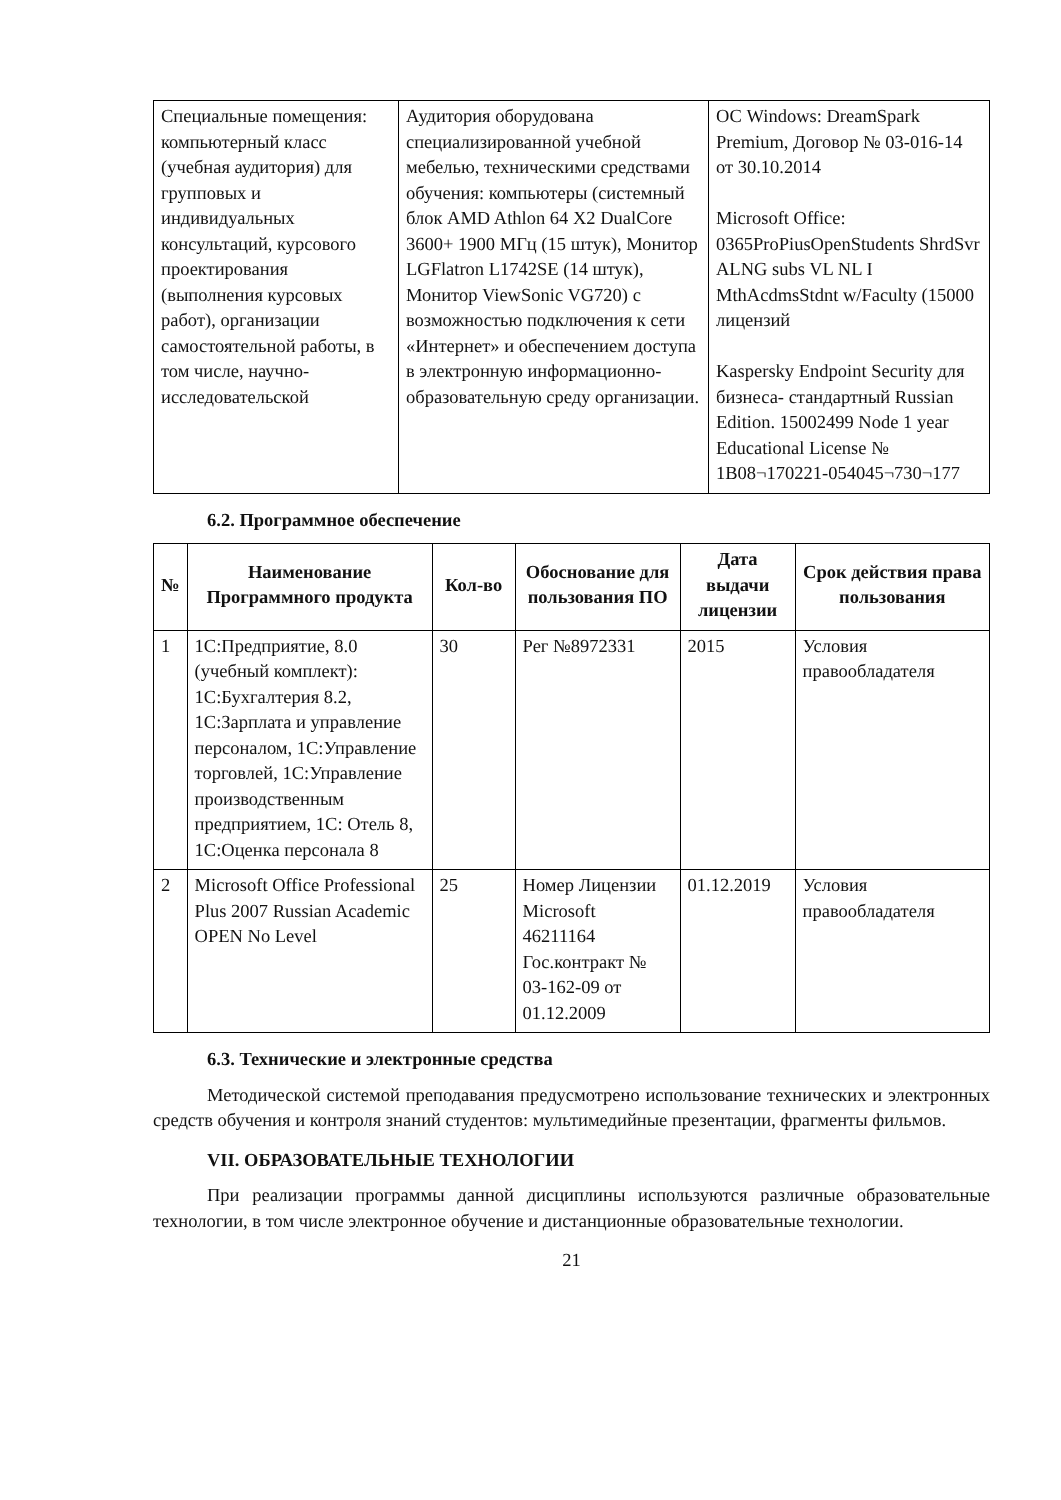| Специальные помещения: компьютерный класс (учебная аудитория) для групповых и индивидуальных консультаций, курсового проектирования (выполнения курсовых работ), организации самостоятельной работы, в том числе, научно-исследовательской | Аудитория оборудована специализированной учебной мебелью, техническими средствами обучения: компьютеры (системный блок AMD Athlon 64 X2 DualCore 3600+ 1900 МГц (15 штук), Монитор LGFlatron L1742SE (14 штук), Монитор ViewSonic VG720) с возможностью подключения к сети «Интернет» и обеспечением доступа в электронную информационно-образовательную среду организации. | ОС Windows: DreamSpark Premium, Договор № 03-016-14 от 30.10.2014 Microsoft Office: 0365ProPiusOpenStudents ShrdSvr ALNG subs VL NL I MthAcdmsStdnt w/Faculty (15000 лицензий Kaspersky Endpoint Security для бизнеса- стандартный Russian Edition. 15002499 Node 1 year Educational License № 1B08¬170221-054045¬730¬177 |
6.2. Программное обеспечение
| № | Наименование Программного продукта | Кол-во | Обоснование для пользования ПО | Дата выдачи лицензии | Срок действия права пользования |
| --- | --- | --- | --- | --- | --- |
| 1 | 1С:Предприятие, 8.0 (учебный комплект): 1С:Бухгалтерия 8.2, 1С:Зарплата и управление персоналом, 1С:Управление торговлей, 1С:Управление производственным предприятием, 1С: Отель 8, 1С:Оценка персонала 8 | 30 | Рег №8972331 | 2015 | Условия правообладателя |
| 2 | Microsoft Office Professional Plus 2007 Russian Academic OPEN No Level | 25 | Номер Лицензии Microsoft 46211164 Гос.контракт № 03-162-09 от 01.12.2009 | 01.12.2019 | Условия правообладателя |
6.3. Технические и электронные средства
Методической системой преподавания предусмотрено использование технических и электронных средств обучения и контроля знаний студентов: мультимедийные презентации, фрагменты фильмов.
VII. ОБРАЗОВАТЕЛЬНЫЕ ТЕХНОЛОГИИ
При реализации программы данной дисциплины используются различные образовательные технологии, в том числе электронное обучение и дистанционные образовательные технологии.
21